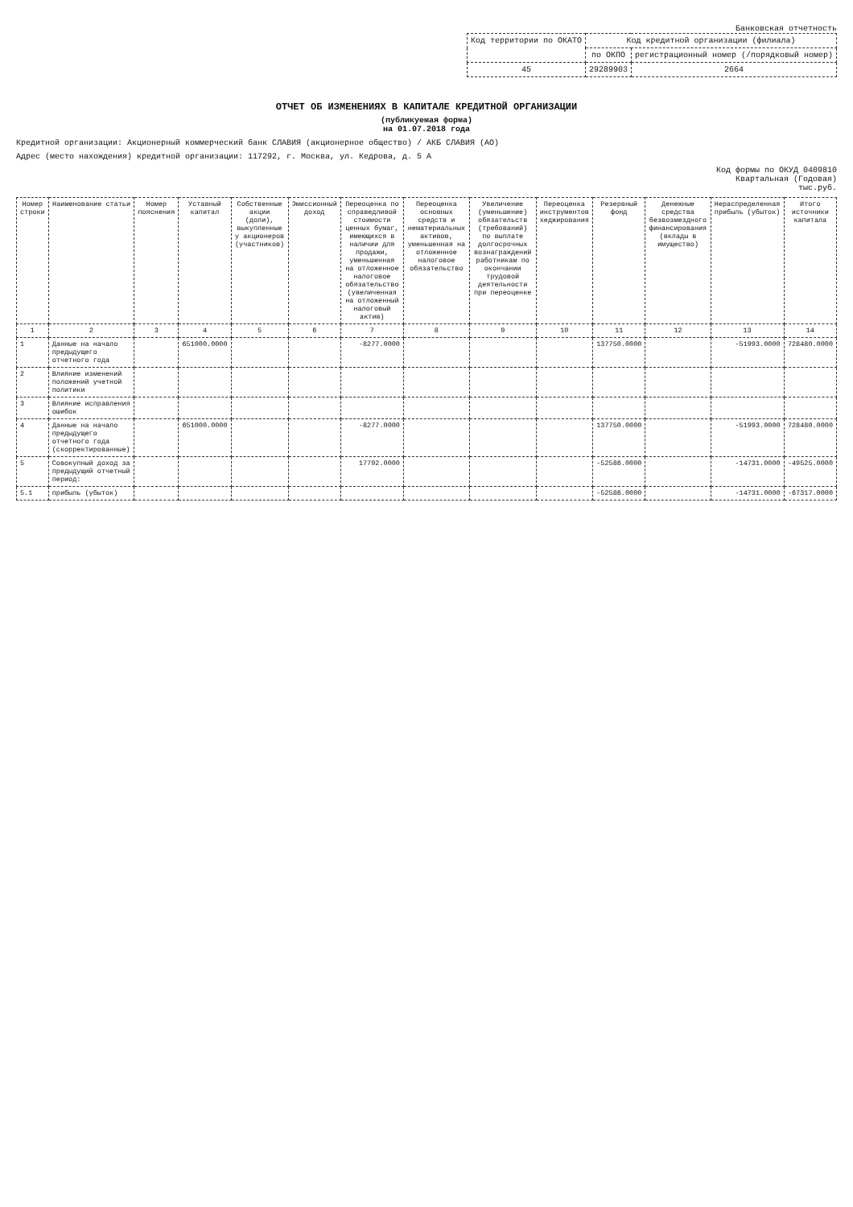Банковская отчетность
| Код территории по ОКАТО | Код кредитной организации (филиала) | |
| --- | --- | --- |
| | по ОКПО | регистрационный номер (/порядковый номер) |
| 45 | 29289903 | 2664 |
ОТЧЕТ ОБ ИЗМЕНЕНИЯХ В КАПИТАЛЕ КРЕДИТНОЙ ОРГАНИЗАЦИИ
(публикуемая форма)
на 01.07.2018 года
Кредитной организации: Акционерный коммерческий банк СЛАВИЯ (акционерное общество) / АКБ СЛАВИЯ (АО)
Адрес (место нахождения) кредитной организации: 117292, г. Москва, ул. Кедрова, д. 5 А
Код формы по ОКУД 0409810
Квартальная (Годовая)
тыс.руб.
| Номер строки | Наименование статьи | Номер пояснения | Уставный капитал | Собственные акции (доли), выкупленные у акционеров (участников) | Эмиссионный доход | Переоценка по справедливой стоимости ценных бумаг, имеющихся в наличии для продажи, уменьшенная на отложенное налоговое обязательство (увеличенная на отложенный налоговый актив) | Переоценка основных средств и нематериальных активов, уменьшенная на отложенное налоговое обязательство | Увеличение (уменьшение) обязательств (требований) по выплате долгосрочных вознаграждений работникам по окончании трудовой деятельности при переоценке | Переоценка инструментов хеджирования | Резервный фонд | Денежные средства безвозмездного финансирования (вклады в имущество) | Нераспределенная прибыль (убыток) | Итого источники капитала |
| --- | --- | --- | --- | --- | --- | --- | --- | --- | --- | --- | --- | --- | --- |
| 1 | 2 | 3 | 4 | 5 | 6 | 7 | 8 | 9 | 10 | 11 | 12 | 13 | 14 |
| 1 | Данные на начало предыдущего отчетного года | | 651000.0000 | | | -8277.0000 | | | | 137750.0000 | | -51993.0000 | 728480.0000 |
| 2 | Влияние изменений положений учетной политики | | | | | | | | | | | | |
| 3 | Влияние исправления ошибок | | | | | | | | | | | | |
| 4 | Данные на начало предыдущего отчетного года (скорректированные) | | 651000.0000 | | | -8277.0000 | | | | 137750.0000 | | -51993.0000 | 728480.0000 |
| 5 | Совокупный доход за предыдущий отчетный период: | | | | | 17792.0000 | | | | -52586.0000 | | -14731.0000 | -49525.0000 |
| 5.1 | прибыль (убыток) | | | | | | | | | -52586.0000 | | -14731.0000 | -67317.0000 |